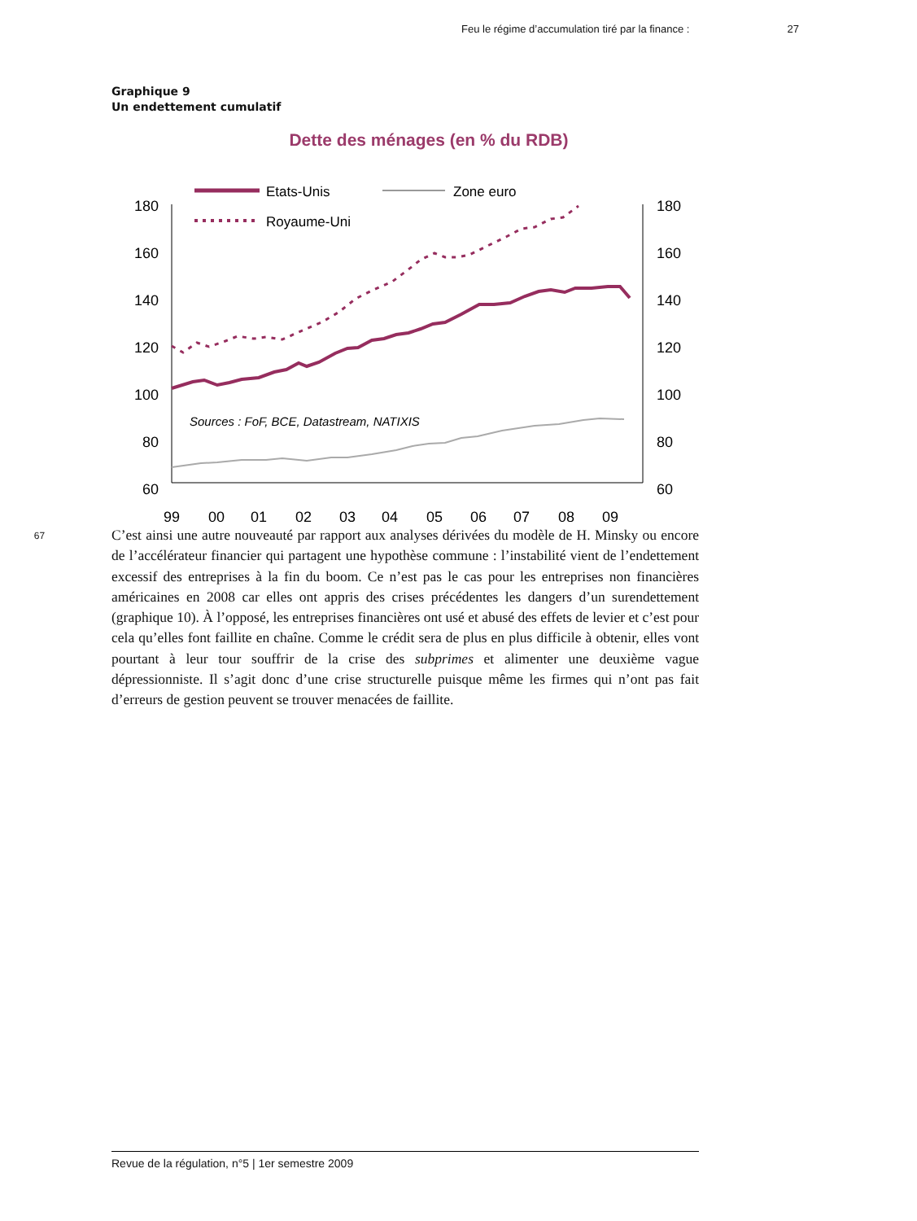Feu le régime d’accumulation tiré par la finance : 27
Graphique 9
Un endettement cumulatif
Dette des ménages (en % du RDB)
Etats-Unis
Zone euro
Royaume-Uni
180
160
140
120
100
80
60
180
160
140
120
100
80
60
99
00
01
02
03
04
05
06
07
08
09
Sources : FoF, BCE, Datastream, NATIXIS
67
C’est ainsi une autre nouveauté par rapport aux analyses dérivées du modèle de H. Minsky ou encore de l’accélérateur financier qui partagent une hypothèse commune : l’instabilité vient de l’endettement excessif des entreprises à la fin du boom. Ce n’est pas le cas pour les entreprises non financières américaines en 2008 car elles ont appris des crises précédentes les dangers d’un surendettement (graphique 10). À l’opposé, les entreprises financières ont usé et abusé des effets de levier et c’est pour cela qu’elles font faillite en chaîne. Comme le crédit sera de plus en plus difficile à obtenir, elles vont pourtant à leur tour souffrir de la crise des subprimes et alimenter une deuxième vague dépressionniste. Il s’agit donc d’une crise structurelle puisque même les firmes qui n’ont pas fait d’erreurs de gestion peuvent se trouver menacées de faillite.
Revue de la régulation, n°5 | 1er semestre 2009